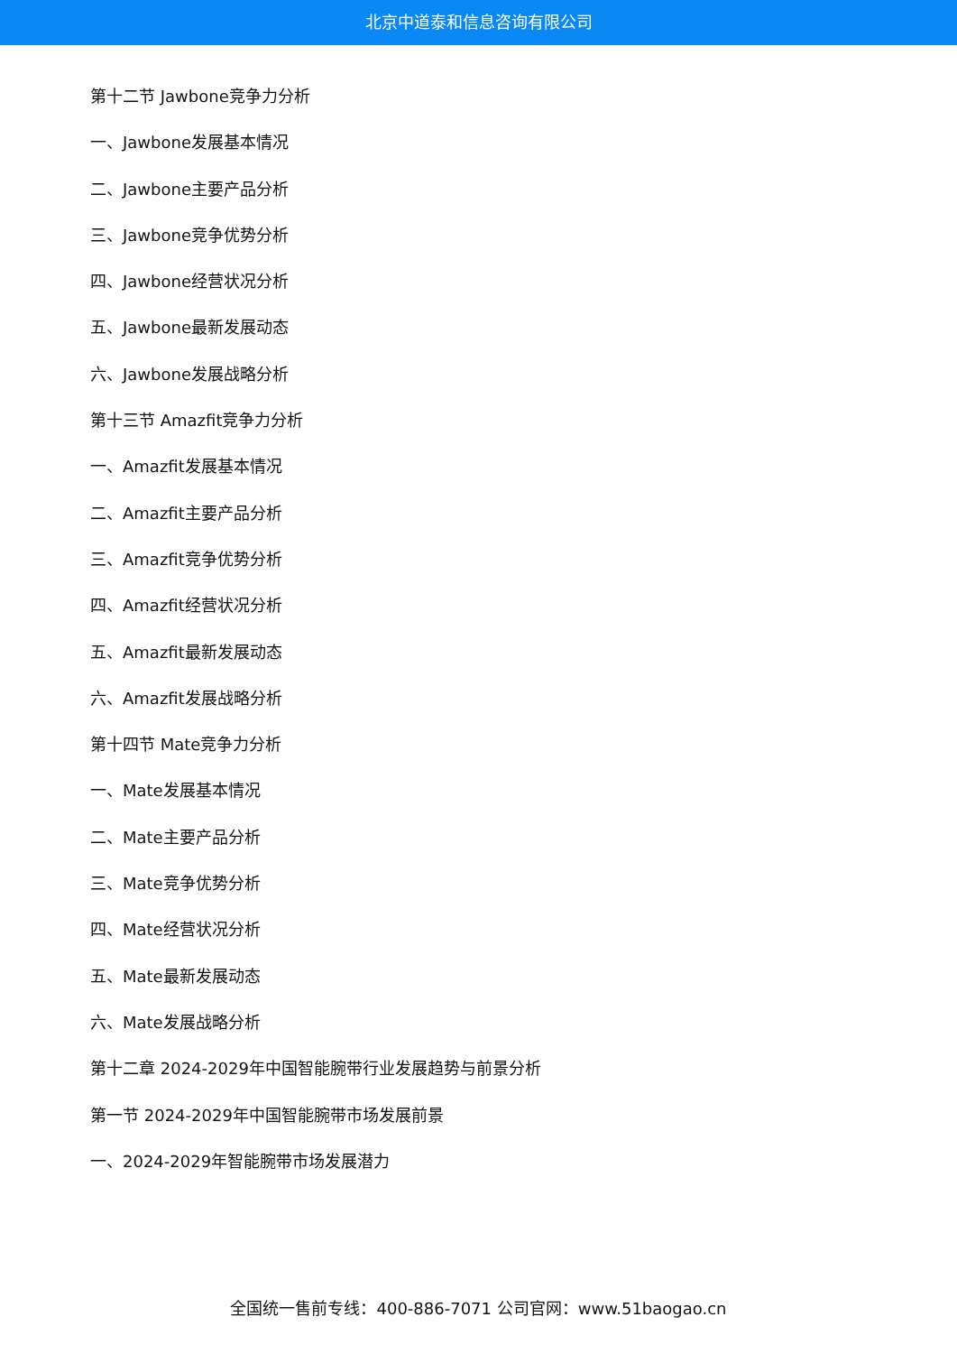北京中道泰和信息咨询有限公司
第十二节 Jawbone竞争力分析
一、Jawbone发展基本情况
二、Jawbone主要产品分析
三、Jawbone竞争优势分析
四、Jawbone经营状况分析
五、Jawbone最新发展动态
六、Jawbone发展战略分析
第十三节 Amazfit竞争力分析
一、Amazfit发展基本情况
二、Amazfit主要产品分析
三、Amazfit竞争优势分析
四、Amazfit经营状况分析
五、Amazfit最新发展动态
六、Amazfit发展战略分析
第十四节 Mate竞争力分析
一、Mate发展基本情况
二、Mate主要产品分析
三、Mate竞争优势分析
四、Mate经营状况分析
五、Mate最新发展动态
六、Mate发展战略分析
第十二章 2024-2029年中国智能腕带行业发展趋势与前景分析
第一节 2024-2029年中国智能腕带市场发展前景
一、2024-2029年智能腕带市场发展潜力
全国统一售前专线：400-886-7071 公司官网：www.51baogao.cn